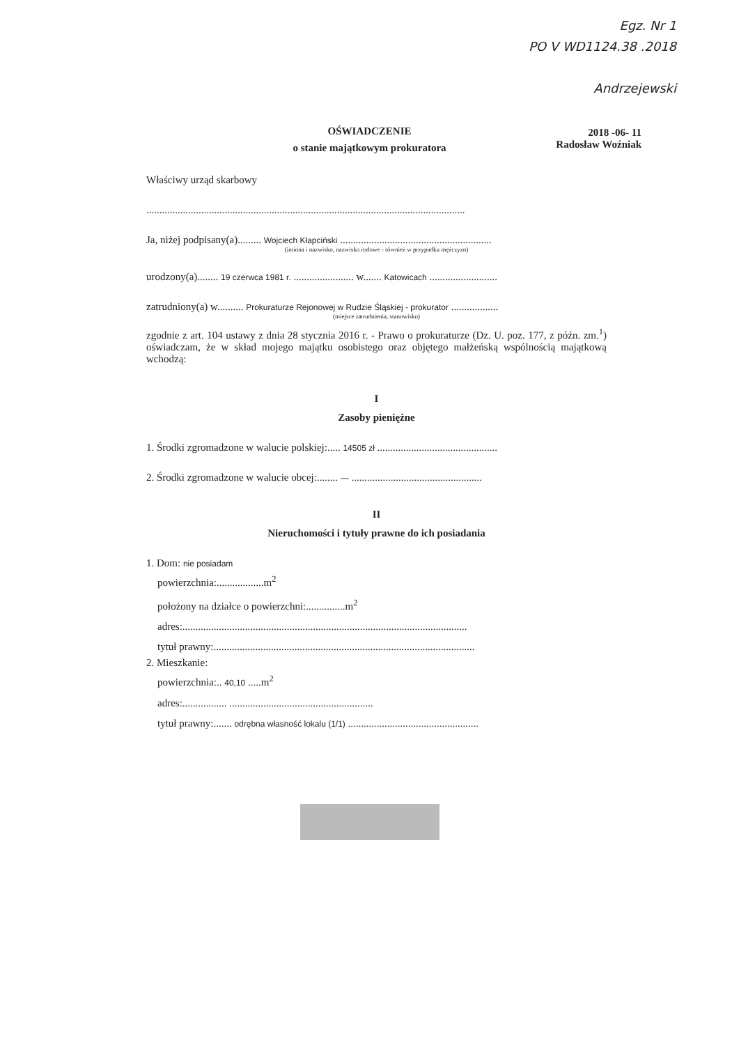Egz. Nr 1
PO V WD1124.38 .2018
Andrzejewski
2018 -06- 11
Radosław Woźniak
OŚWIADCZENIE
o stanie majątkowym prokuratora
Właściwy urząd skarbowy
..........................................................................................................................
Ja, niżej podpisany(a)......... Wojciech Kłapciński ..........................................................
(imiona i nazwisko, nazwisko rodowe - również w przypadku mężczyzn)
urodzony(a)........ 19 czerwca 1981 r. ....................... w....... Katowicach ..........................
zatrudniony(a) w.......... Prokuraturze Rejonowej w Rudzie Śląskiej - prokurator ..................
(miejsce zatrudnienia, stanowisko)
zgodnie z art. 104 ustawy z dnia 28 stycznia 2016 r. - Prawo o prokuraturze (Dz. U. poz. 177, z późn. zm.<sup>1</sup>) oświadczam, że w skład mojego majątku osobistego oraz objętego małżeńską wspólnością majątkową wchodzą:
I
Zasoby pieniężne
1. Środki zgromadzone w walucie polskiej:..... 14505 zł ..............................................
2. Środki zgromadzone w walucie obcej:........ — ..................................................
II
Nieruchomości i tytuły prawne do ich posiadania
1. Dom: nie posiadam
powierzchnia:..................m<sup>2</sup>
położony na działce o powierzchni:...............m<sup>2</sup>
adres:.............................................................................................................
tytuł prawny:....................................................................................................
2. Mieszkanie:
powierzchnia:.. 40,10 .....m<sup>2</sup>
adres:................. .......................................................
tytuł prawny:....... odrębna własność lokalu (1/1) ..................................................